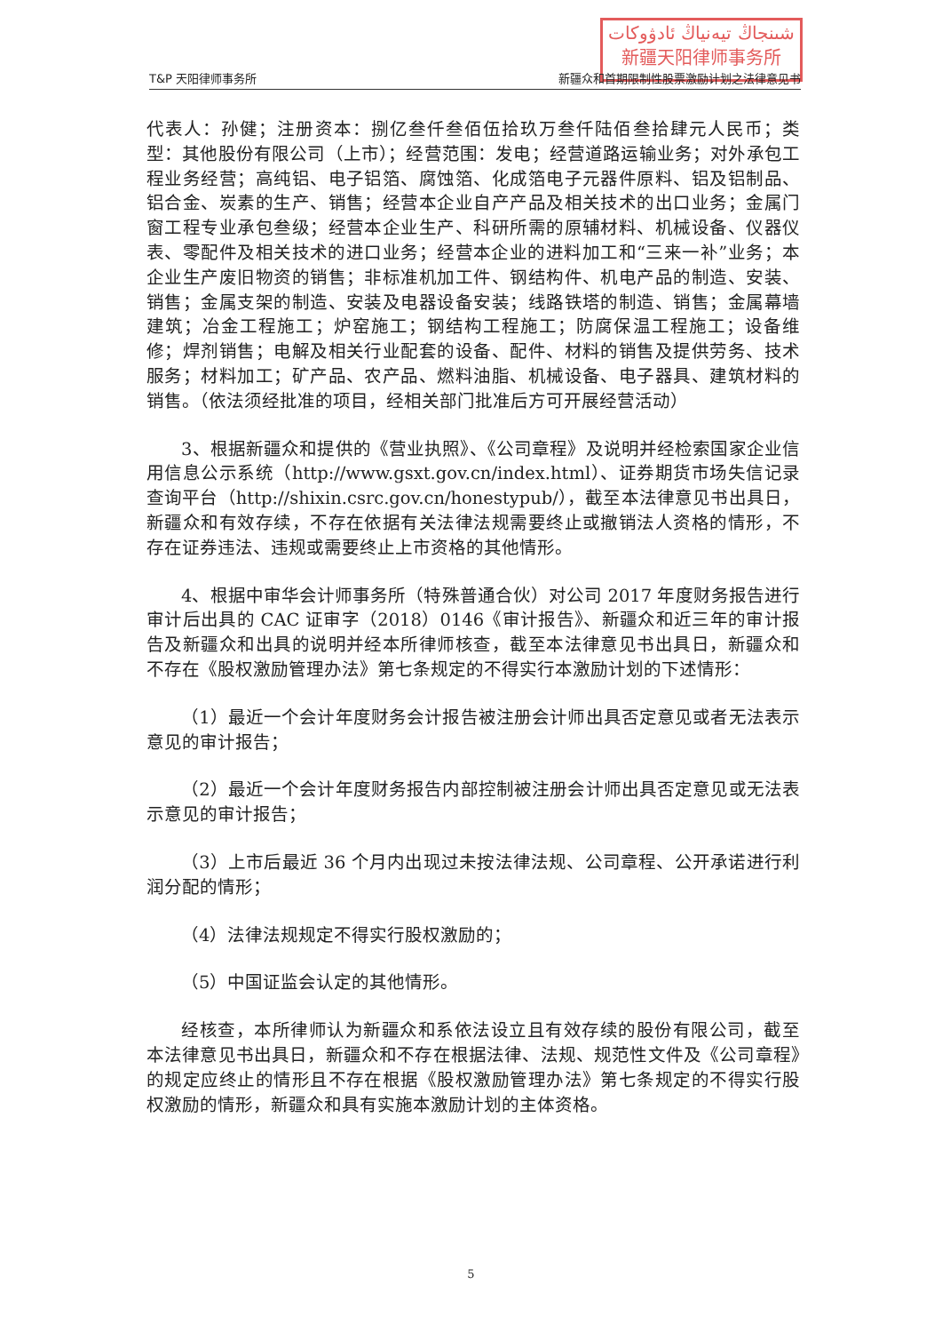شىنجاڭ تيەنياڭ ئادۋوكات
新疆天阳律师事务所
T&P 天阳律师事务所 新疆众和首期限制性股票激励计划之法律意见书
代表人：孙健；注册资本：捌亿叁仟叁佰伍拾玖万叁仟陆佰叁拾肆元人民币；类型：其他股份有限公司（上市）；经营范围：发电；经营道路运输业务；对外承包工程业务经营；高纯铝、电子铝箔、腐蚀箔、化成箔电子元器件原料、铝及铝制品、铝合金、炭素的生产、销售；经营本企业自产产品及相关技术的出口业务；金属门窗工程专业承包叁级；经营本企业生产、科研所需的原辅材料、机械设备、仪器仪表、零配件及相关技术的进口业务；经营本企业的进料加工和“三来一补”业务；本企业生产废旧物资的销售；非标准机加工件、钢结构件、机电产品的制造、安装、销售；金属支架的制造、安装及电器设备安装；线路铁塔的制造、销售；金属幕墙建筑；冶金工程施工；炉窑施工；钢结构工程施工；防腐保温工程施工；设备维修；焊剂销售；电解及相关行业配套的设备、配件、材料的销售及提供劳务、技术服务；材料加工；矿产品、农产品、燃料油脂、机械设备、电子器具、建筑材料的销售。（依法须经批准的项目，经相关部门批准后方可开展经营活动）
3、根据新疆众和提供的《营业执照》、《公司章程》及说明并经检索国家企业信用信息公示系统（http://www.gsxt.gov.cn/index.html）、证券期货市场失信记录查询平台（http://shixin.csrc.gov.cn/honestypub/），截至本法律意见书出具日，新疆众和有效存续，不存在依据有关法律法规需要终止或撤销法人资格的情形，不存在证券违法、违规或需要终止上市资格的其他情形。
4、根据中审华会计师事务所（特殊普通合伙）对公司 2017 年度财务报告进行审计后出具的 CAC 证审字（2018）0146《审计报告》、新疆众和近三年的审计报告及新疆众和出具的说明并经本所律师核查，截至本法律意见书出具日，新疆众和不存在《股权激励管理办法》第七条规定的不得实行本激励计划的下述情形：
（1）最近一个会计年度财务会计报告被注册会计师出具否定意见或者无法表示意见的审计报告；
（2）最近一个会计年度财务报告内部控制被注册会计师出具否定意见或无法表示意见的审计报告；
（3）上市后最近 36 个月内出现过未按法律法规、公司章程、公开承诺进行利润分配的情形；
（4）法律法规规定不得实行股权激励的；
（5）中国证监会认定的其他情形。
经核查，本所律师认为新疆众和系依法设立且有效存续的股份有限公司，截至本法律意见书出具日，新疆众和不存在根据法律、法规、规范性文件及《公司章程》的规定应终止的情形且不存在根据《股权激励管理办法》第七条规定的不得实行股权激励的情形，新疆众和具有实施本激励计划的主体资格。
5